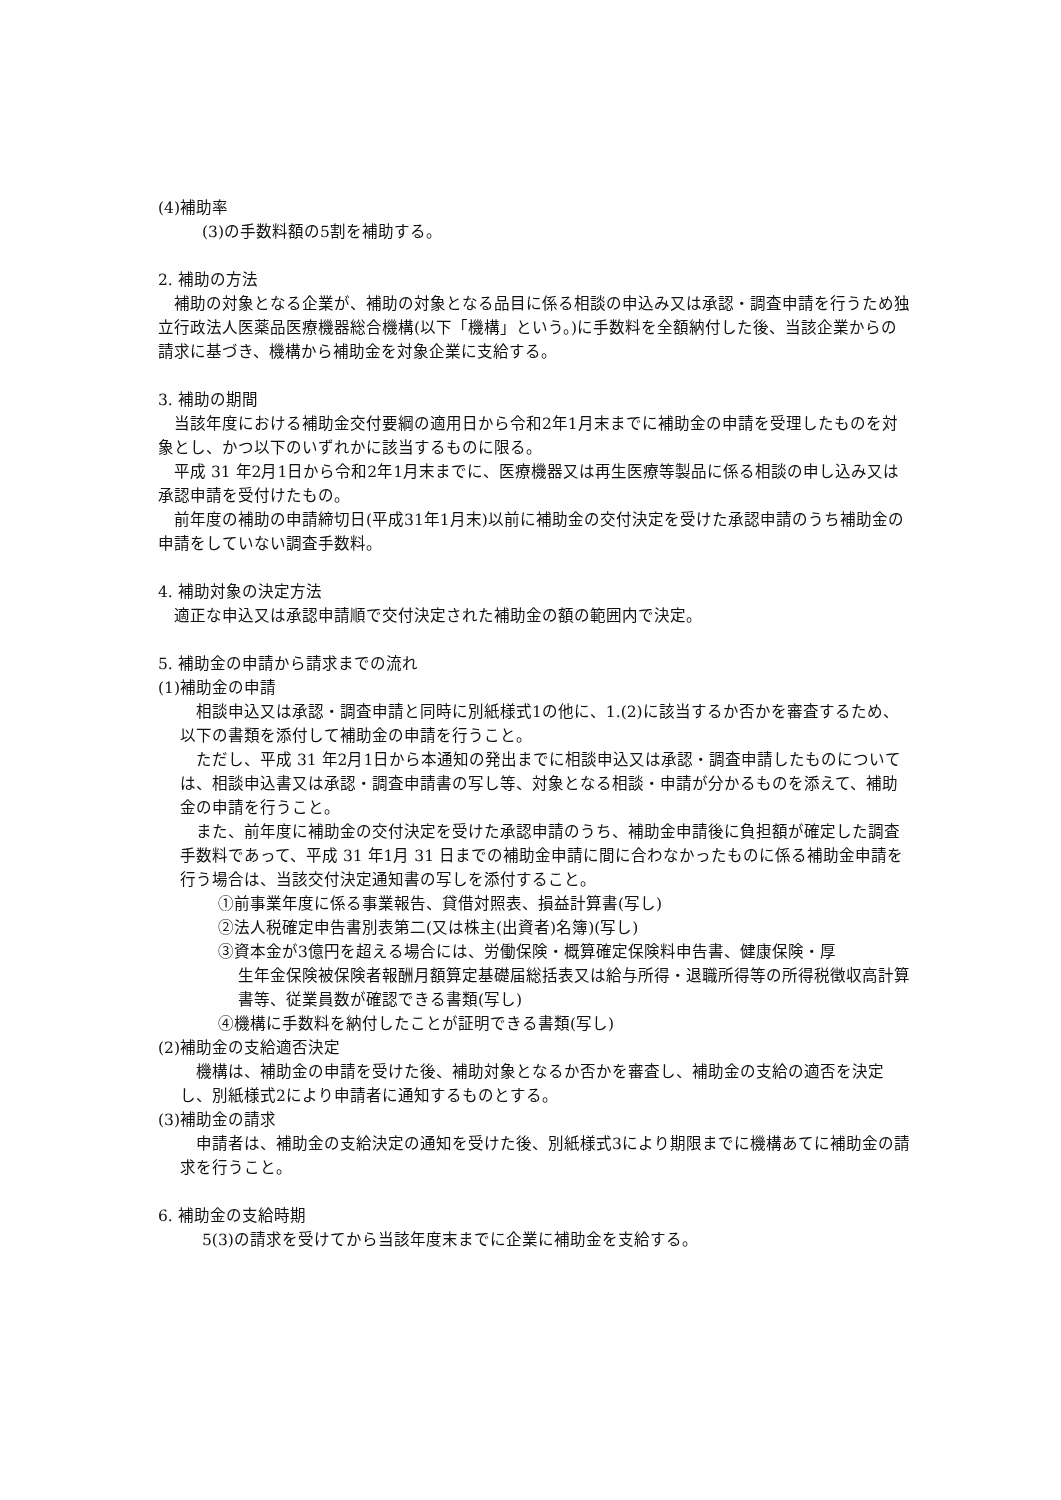(4)補助率
(3)の手数料額の5割を補助する。
2. 補助の方法
　補助の対象となる企業が、補助の対象となる品目に係る相談の申込み又は承認・調査申請を行うため独立行政法人医薬品医療機器総合機構(以下「機構」という。)に手数料を全額納付した後、当該企業からの請求に基づき、機構から補助金を対象企業に支給する。
3. 補助の期間
　当該年度における補助金交付要綱の適用日から令和2年1月末までに補助金の申請を受理したものを対象とし、かつ以下のいずれかに該当するものに限る。
　平成 31 年2月1日から令和2年1月末までに、医療機器又は再生医療等製品に係る相談の申し込み又は承認申請を受付けたもの。
　前年度の補助の申請締切日(平成31年1月末)以前に補助金の交付決定を受けた承認申請のうち補助金の申請をしていない調査手数料。
4. 補助対象の決定方法
　適正な申込又は承認申請順で交付決定された補助金の額の範囲内で決定。
5. 補助金の申請から請求までの流れ
(1)補助金の申請
　相談申込又は承認・調査申請と同時に別紙様式1の他に、1.(2)に該当するか否かを審査するため、以下の書類を添付して補助金の申請を行うこと。
　ただし、平成 31 年2月1日から本通知の発出までに相談申込又は承認・調査申請したものについては、相談申込書又は承認・調査申請書の写し等、対象となる相談・申請が分かるものを添えて、補助金の申請を行うこと。
　また、前年度に補助金の交付決定を受けた承認申請のうち、補助金申請後に負担額が確定した調査手数料であって、平成 31 年1月 31 日までの補助金申請に間に合わなかったものに係る補助金申請を行う場合は、当該交付決定通知書の写しを添付すること。
①前事業年度に係る事業報告、貸借対照表、損益計算書(写し)
②法人税確定申告書別表第二(又は株主(出資者)名簿)(写し)
③資本金が3億円を超える場合には、労働保険・概算確定保険料申告書、健康保険・厚
生年金保険被保険者報酬月額算定基礎届総括表又は給与所得・退職所得等の所得税徴収高計算書等、従業員数が確認できる書類(写し)
④機構に手数料を納付したことが証明できる書類(写し)
(2)補助金の支給適否決定
　機構は、補助金の申請を受けた後、補助対象となるか否かを審査し、補助金の支給の適否を決定し、別紙様式2により申請者に通知するものとする。
(3)補助金の請求
　申請者は、補助金の支給決定の通知を受けた後、別紙様式3により期限までに機構あてに補助金の請求を行うこと。
6. 補助金の支給時期
5(3)の請求を受けてから当該年度末までに企業に補助金を支給する。